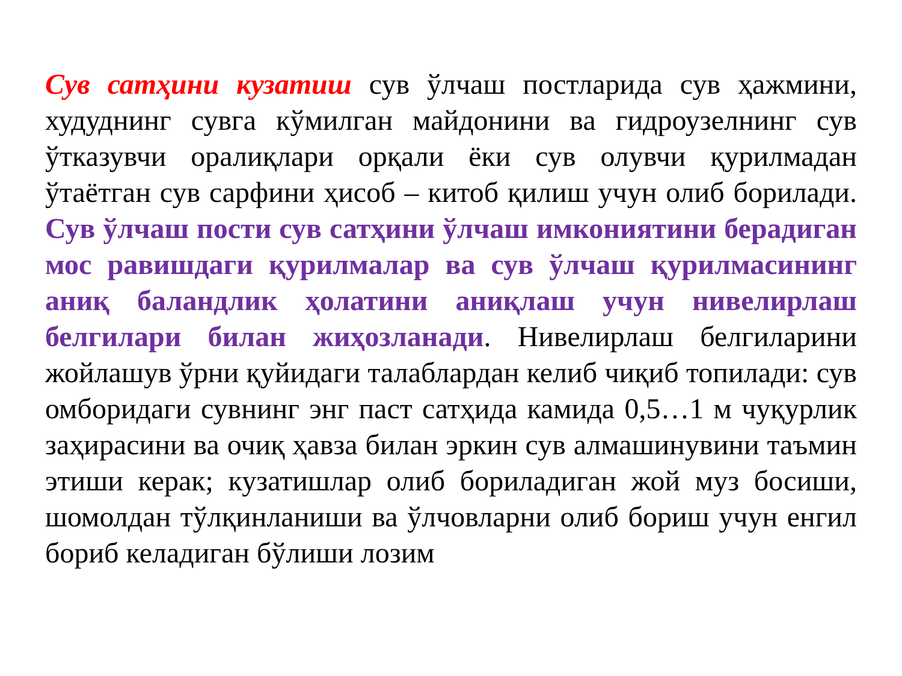Сув сатҳини кузатиш сув ўлчаш постларида сув ҳажмини, худуднинг сувга кўмилган майдонини ва гидроузелнинг сув ўтказувчи оралиқлари орқали ёки сув олувчи қурилмадан ўтаётган сув сарфини ҳисоб – китоб қилиш учун олиб борилади. Сув ўлчаш пости сув сатҳини ўлчаш имкониятини берадиган мос равишдаги қурилмалар ва сув ўлчаш қурилмасининг аниқ баландлик ҳолатини аниқлаш учун нивелирлаш белгилари билан жиҳозланади. Нивелирлаш белгиларини жойлашув ўрни қуйидаги талаблардан келиб чиқиб топилади: сув омборидаги сувнинг энг паст сатҳида камида 0,5…1 м чуқурлик заҳирасини ва очиқ ҳавза билан эркин сув алмашинувини таъмин этиши керак; кузатишлар олиб бориладиган жой муз босиши, шомолдан тўлқинланиши ва ўлчовларни олиб бориш учун енгил бориб келадиган бўлиши лозим